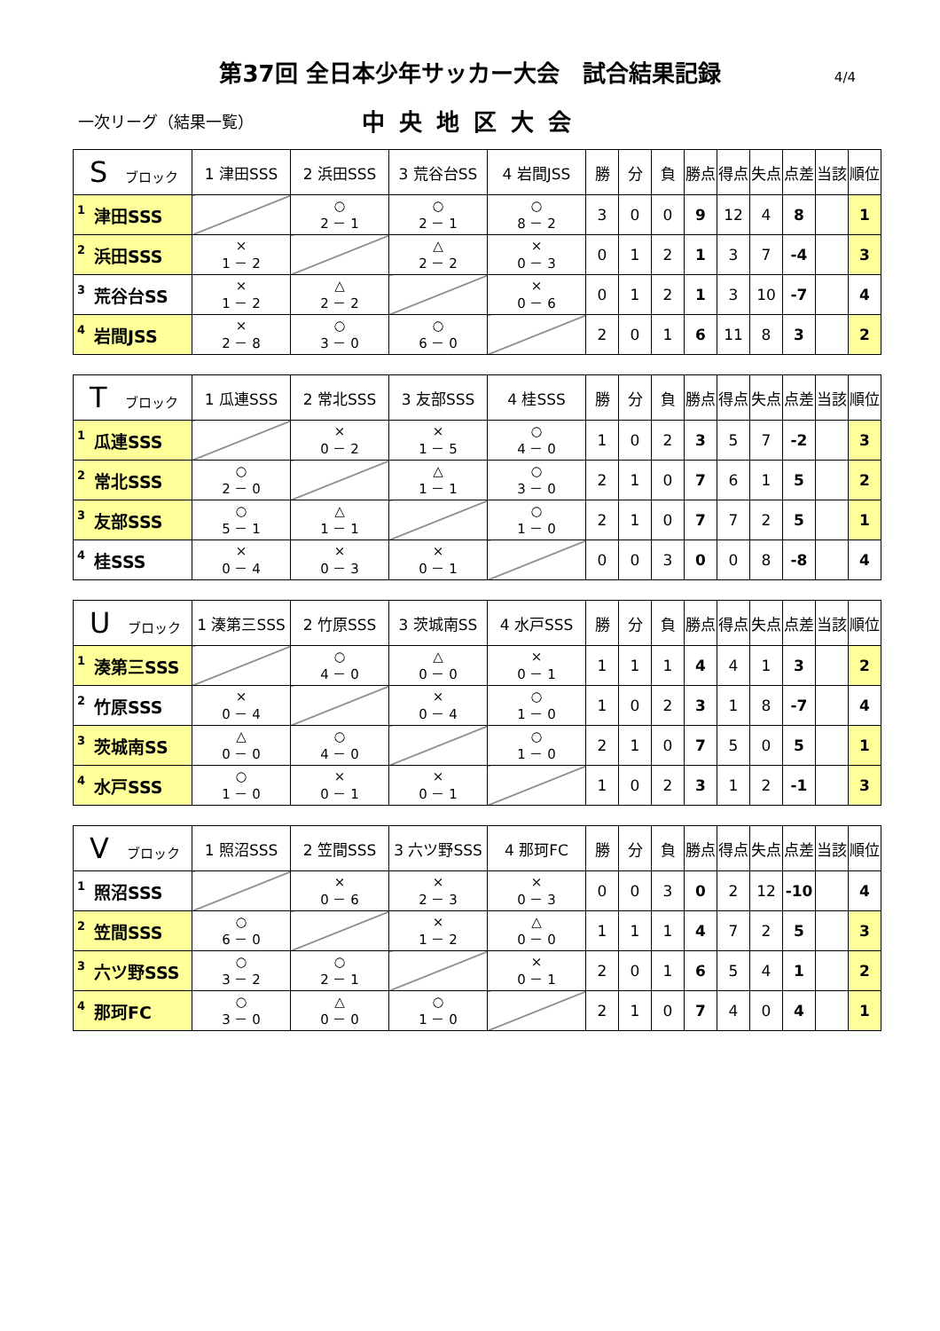第37回 全日本少年サッカー大会　試合結果記録 4/4
一次リーグ（結果一覧）
中央地区大会
| S ブロック | 1 津田SSS | 2 浜田SSS | 3 荒谷台SS | 4 岩間JSS | 勝 | 分 | 負 | 勝点 | 得点 | 失点 | 点差 | 当該 | 順位 |
| --- | --- | --- | --- | --- | --- | --- | --- | --- | --- | --- | --- | --- | --- |
| 1 津田SSS | | ○ 2 － 1 | ○ 2 － 1 | ○ 8 － 2 | 3 | 0 | 0 | 9 | 12 | 4 | 8 | | 1 |
| 2 浜田SSS | × 1 － 2 | | △ 2 － 2 | × 0 － 3 | 0 | 1 | 2 | 1 | 3 | 7 | -4 | | 3 |
| 3 荒谷台SS | × 1 － 2 | △ 2 － 2 | | × 0 － 6 | 0 | 1 | 2 | 1 | 3 | 10 | -7 | | 4 |
| 4 岩間JSS | × 2 － 8 | ○ 3 － 0 | ○ 6 － 0 | | 2 | 0 | 1 | 6 | 11 | 8 | 3 | | 2 |
| T ブロック | 1 瓜連SSS | 2 常北SSS | 3 友部SSS | 4 桂SSS | 勝 | 分 | 負 | 勝点 | 得点 | 失点 | 点差 | 当該 | 順位 |
| --- | --- | --- | --- | --- | --- | --- | --- | --- | --- | --- | --- | --- | --- |
| 1 瓜連SSS | | × 0 － 2 | × 1 － 5 | ○ 4 － 0 | 1 | 0 | 2 | 3 | 5 | 7 | -2 | | 3 |
| 2 常北SSS | ○ 2 － 0 | | △ 1 － 1 | ○ 3 － 0 | 2 | 1 | 0 | 7 | 6 | 1 | 5 | | 2 |
| 3 友部SSS | ○ 5 － 1 | △ 1 － 1 | | ○ 1 － 0 | 2 | 1 | 0 | 7 | 7 | 2 | 5 | | 1 |
| 4 桂SSS | × 0 － 4 | × 0 － 3 | × 0 － 1 | | 0 | 0 | 3 | 0 | 0 | 8 | -8 | | 4 |
| U ブロック | 1 湊第三SSS | 2 竹原SSS | 3 茨城南SS | 4 水戸SSS | 勝 | 分 | 負 | 勝点 | 得点 | 失点 | 点差 | 当該 | 順位 |
| --- | --- | --- | --- | --- | --- | --- | --- | --- | --- | --- | --- | --- | --- |
| 1 湊第三SSS | | ○ 4 － 0 | △ 0 － 0 | × 0 － 1 | 1 | 1 | 1 | 4 | 4 | 1 | 3 | | 2 |
| 2 竹原SSS | × 0 － 4 | | × 0 － 4 | ○ 1 － 0 | 1 | 0 | 2 | 3 | 1 | 8 | -7 | | 4 |
| 3 茨城南SS | △ 0 － 0 | ○ 4 － 0 | | ○ 1 － 0 | 2 | 1 | 0 | 7 | 5 | 0 | 5 | | 1 |
| 4 水戸SSS | ○ 1 － 0 | × 0 － 1 | × 0 － 1 | | 1 | 0 | 2 | 3 | 1 | 2 | -1 | | 3 |
| V ブロック | 1 照沼SSS | 2 笠間SSS | 3 六ツ野SSS | 4 那珂FC | 勝 | 分 | 負 | 勝点 | 得点 | 失点 | 点差 | 当該 | 順位 |
| --- | --- | --- | --- | --- | --- | --- | --- | --- | --- | --- | --- | --- | --- |
| 1 照沼SSS | | × 0 － 6 | × 2 － 3 | × 0 － 3 | 0 | 0 | 3 | 0 | 2 | 12 | -10 | | 4 |
| 2 笠間SSS | ○ 6 － 0 | | × 1 － 2 | △ 0 － 0 | 1 | 1 | 1 | 4 | 7 | 2 | 5 | | 3 |
| 3 六ツ野SSS | ○ 3 － 2 | ○ 2 － 1 | | × 0 － 1 | 2 | 0 | 1 | 6 | 5 | 4 | 1 | | 2 |
| 4 那珂FC | ○ 3 － 0 | △ 0 － 0 | ○ 1 － 0 | | 2 | 1 | 0 | 7 | 4 | 0 | 4 | | 1 |